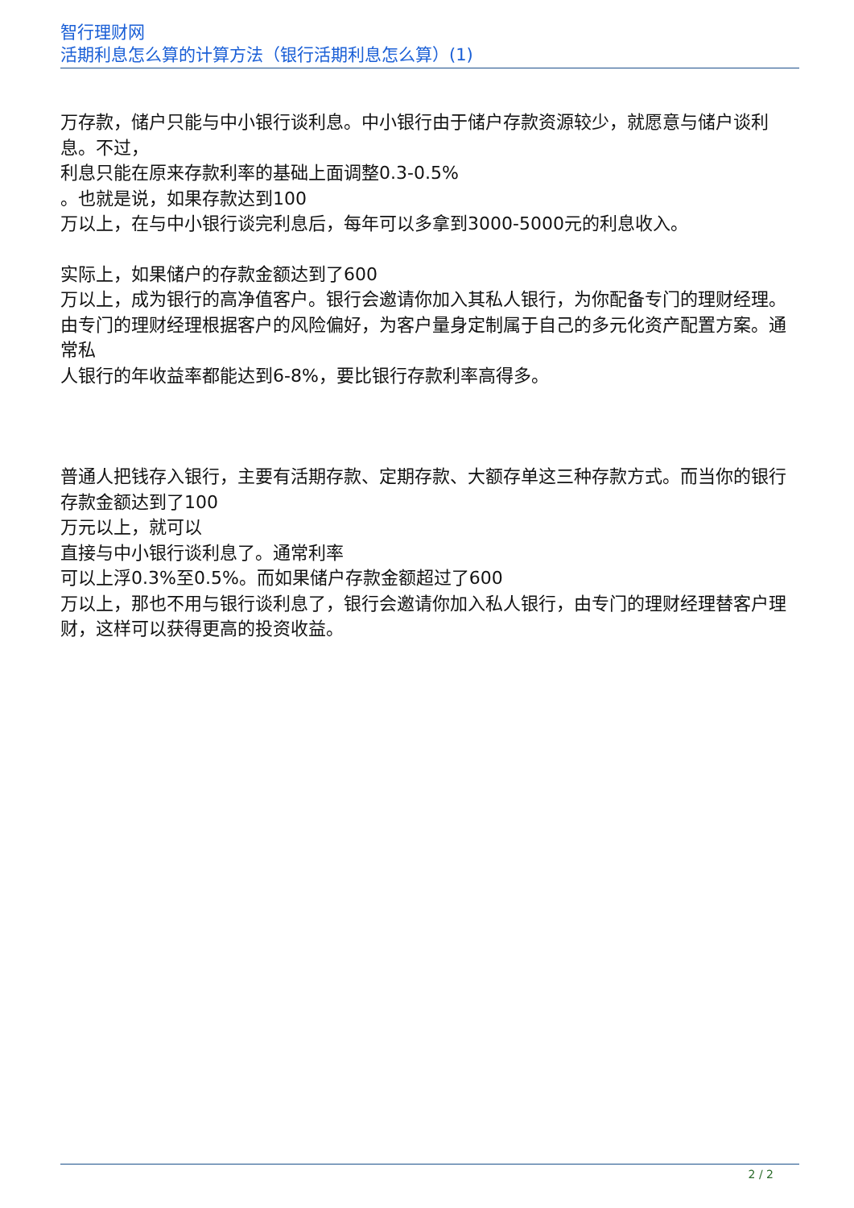智行理财网
活期利息怎么算的计算方法（银行活期利息怎么算）(1)
万存款，储户只能与中小银行谈利息。中小银行由于储户存款资源较少，就愿意与储户谈利息。不过，
利息只能在原来存款利率的基础上面调整0.3-0.5%
。也就是说，如果存款达到100
万以上，在与中小银行谈完利息后，每年可以多拿到3000-5000元的利息收入。
实际上，如果储户的存款金额达到了600
万以上，成为银行的高净值客户。银行会邀请你加入其私人银行，为你配备专门的理财经理。由专门的理财经理根据客户的风险偏好，为客户量身定制属于自己的多元化资产配置方案。通常私
人银行的年收益率都能达到6-8%，要比银行存款利率高得多。
普通人把钱存入银行，主要有活期存款、定期存款、大额存单这三种存款方式。而当你的银行存款金额达到了100
万元以上，就可以
直接与中小银行谈利息了。通常利率
可以上浮0.3%至0.5%。而如果储户存款金额超过了600
万以上，那也不用与银行谈利息了，银行会邀请你加入私人银行，由专门的理财经理替客户理财，这样可以获得更高的投资收益。
2 / 2